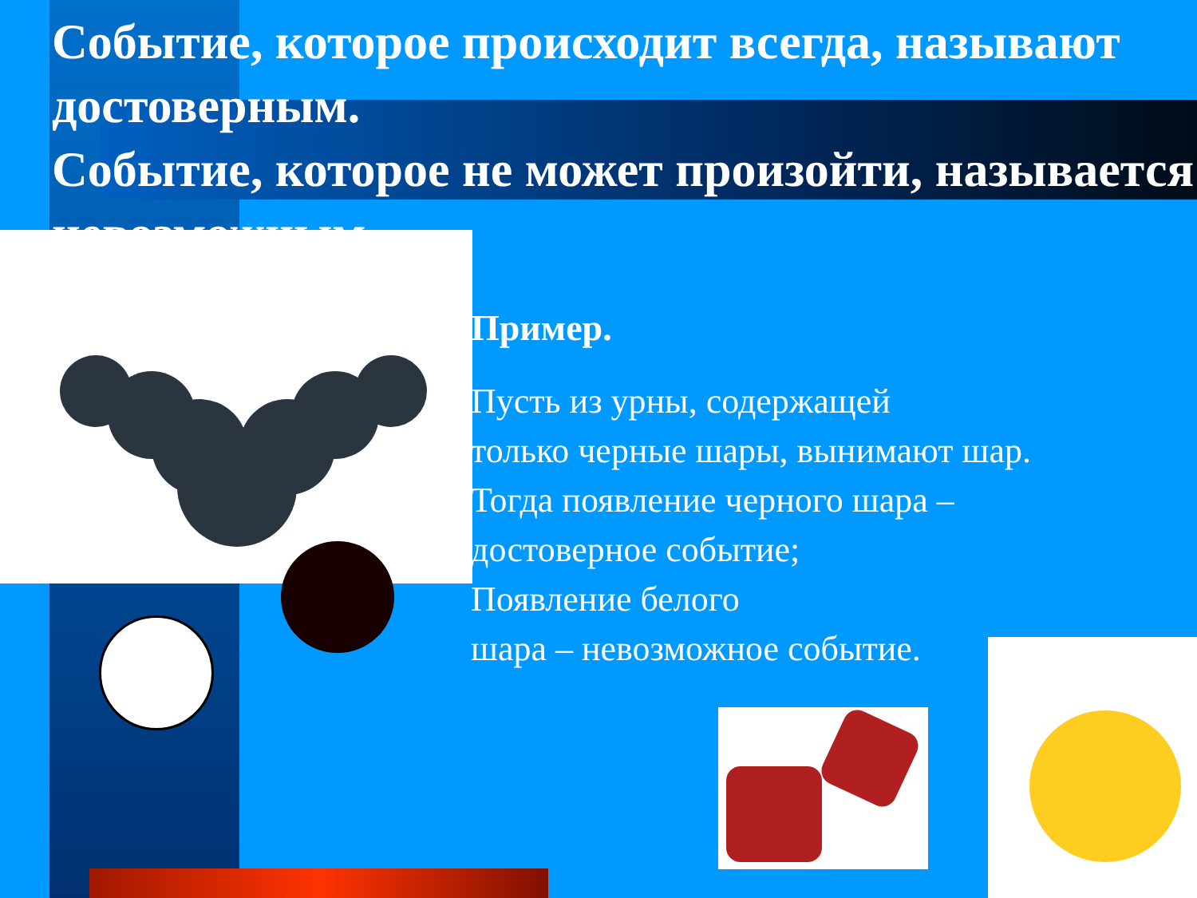Событие, которое происходит всегда, называют достоверным.
Событие, которое не может произойти, называется невозможным.
Пример.
Пусть из урны, содержащей
только черные шары, вынимают шар.
Тогда появление черного шара –
достоверное событие;
Появление белого
шара – невозможное событие.